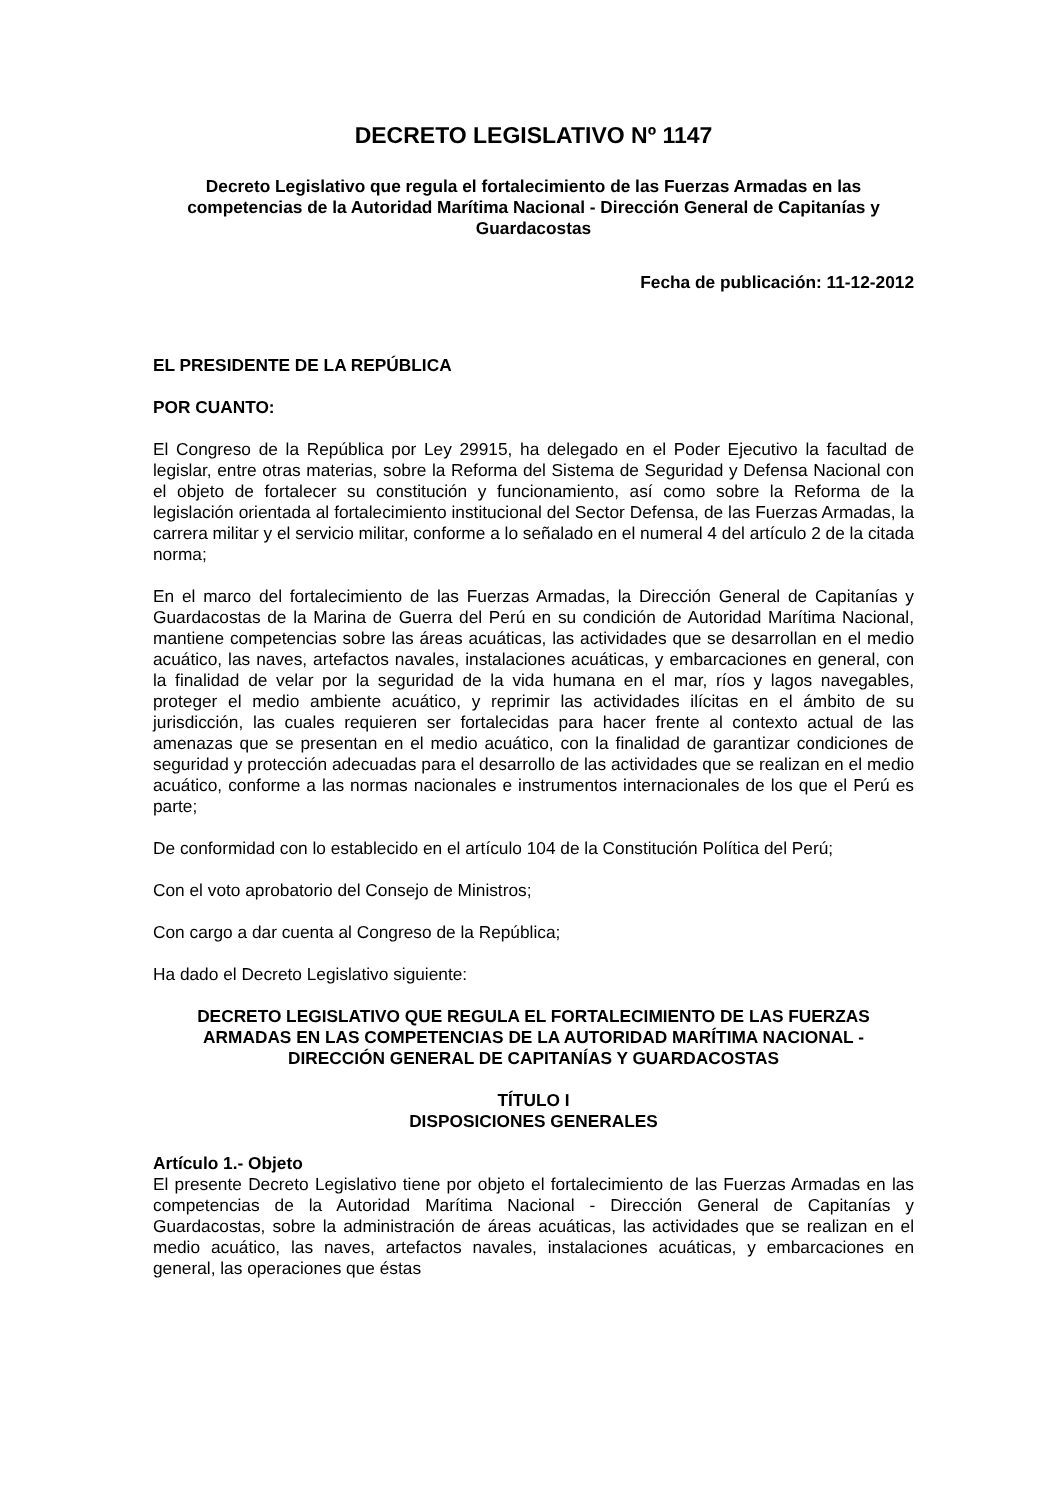DECRETO LEGISLATIVO Nº 1147
Decreto Legislativo que regula el fortalecimiento de las Fuerzas Armadas en las competencias de la Autoridad Marítima Nacional - Dirección General de Capitanías y Guardacostas
Fecha de publicación: 11-12-2012
EL PRESIDENTE DE LA REPÚBLICA
POR CUANTO:
El Congreso de la República por Ley 29915, ha delegado en el Poder Ejecutivo la facultad de legislar, entre otras materias, sobre la Reforma del Sistema de Seguridad y Defensa Nacional con el objeto de fortalecer su constitución y funcionamiento, así como sobre la Reforma de la legislación orientada al fortalecimiento institucional del Sector Defensa, de las Fuerzas Armadas, la carrera militar y el servicio militar, conforme a lo señalado en el numeral 4 del artículo 2 de la citada norma;
En el marco del fortalecimiento de las Fuerzas Armadas, la Dirección General de Capitanías y Guardacostas de la Marina de Guerra del Perú en su condición de Autoridad Marítima Nacional, mantiene competencias sobre las áreas acuáticas, las actividades que se desarrollan en el medio acuático, las naves, artefactos navales, instalaciones acuáticas, y embarcaciones en general, con la finalidad de velar por la seguridad de la vida humana en el mar, ríos y lagos navegables, proteger el medio ambiente acuático, y reprimir las actividades ilícitas en el ámbito de su jurisdicción, las cuales requieren ser fortalecidas para hacer frente al contexto actual de las amenazas que se presentan en el medio acuático, con la finalidad de garantizar condiciones de seguridad y protección adecuadas para el desarrollo de las actividades que se realizan en el medio acuático, conforme a las normas nacionales e instrumentos internacionales de los que el Perú es parte;
De conformidad con lo establecido en el artículo 104 de la Constitución Política del Perú;
Con el voto aprobatorio del Consejo de Ministros;
Con cargo a dar cuenta al Congreso de la República;
Ha dado el Decreto Legislativo siguiente:
DECRETO LEGISLATIVO QUE REGULA EL FORTALECIMIENTO DE LAS FUERZAS ARMADAS EN LAS COMPETENCIAS DE LA AUTORIDAD MARÍTIMA NACIONAL - DIRECCIÓN GENERAL DE CAPITANÍAS Y GUARDACOSTAS
TÍTULO I
DISPOSICIONES GENERALES
Artículo 1.- Objeto
El presente Decreto Legislativo tiene por objeto el fortalecimiento de las Fuerzas Armadas en las competencias de la Autoridad Marítima Nacional - Dirección General de Capitanías y Guardacostas, sobre la administración de áreas acuáticas, las actividades que se realizan en el medio acuático, las naves, artefactos navales, instalaciones acuáticas, y embarcaciones en general, las operaciones que éstas